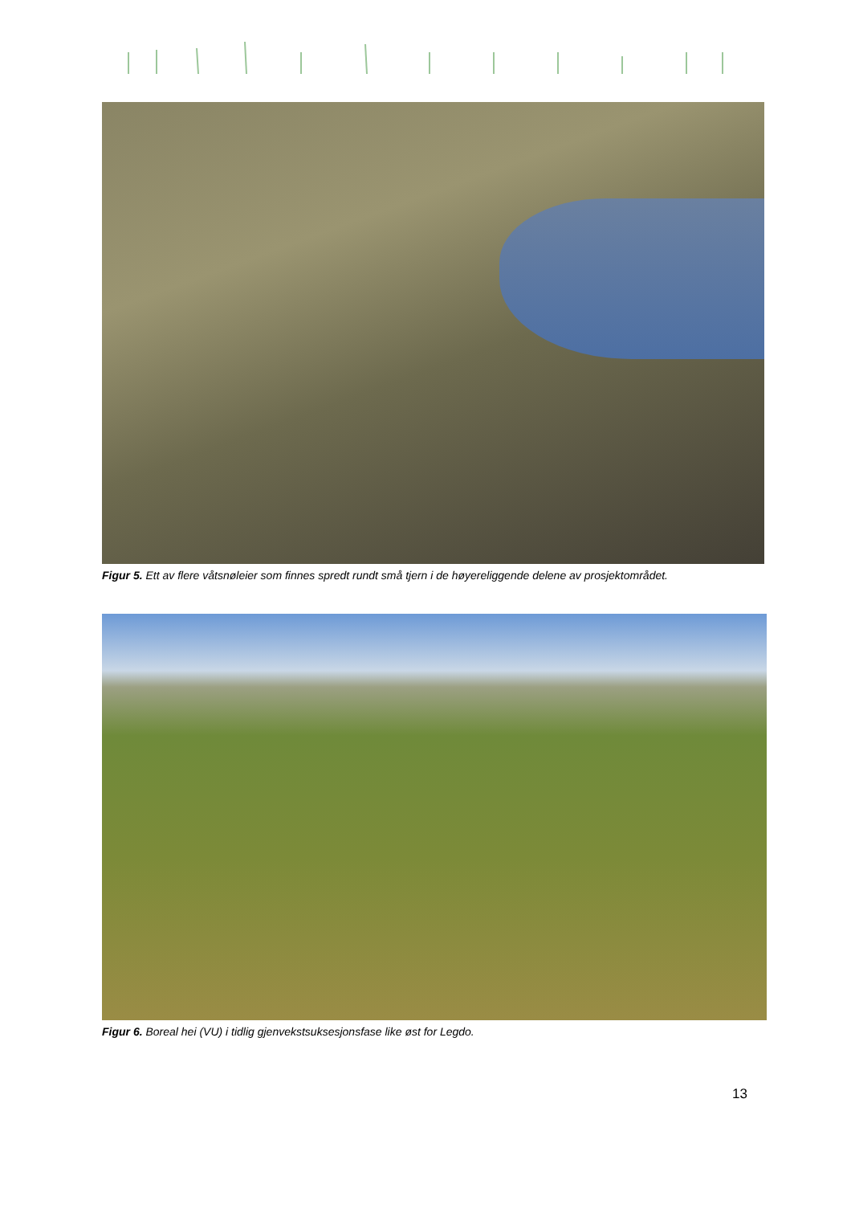Figur 5. Ett av flere våtsnøleier som finnes spredt rundt små tjern i de høyereliggende delene av prosjektområdet.
Figur 6. Boreal hei (VU) i tidlig gjenvekstsuksesjonsfase like øst for Legdo.
13